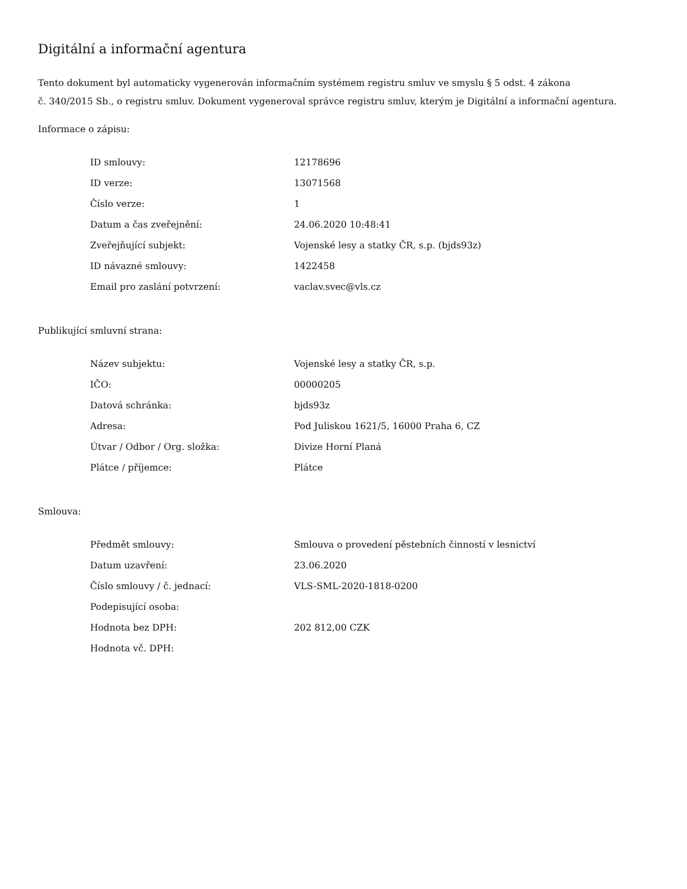Digitální a informační agentura
Tento dokument byl automaticky vygenerován informačním systémem registru smluv ve smyslu § 5 odst. 4 zákona
č. 340/2015 Sb., o registru smluv. Dokument vygeneroval správce registru smluv, kterým je Digitální a informační agentura.
Informace o zápisu:
| ID smlouvy: | 12178696 |
| ID verze: | 13071568 |
| Číslo verze: | 1 |
| Datum a čas zveřejnění: | 24.06.2020 10:48:41 |
| Zveřejňující subjekt: | Vojenské lesy a statky ČR, s.p. (bjds93z) |
| ID návazné smlouvy: | 1422458 |
| Email pro zaslání potvrzení: | vaclav.svec@vls.cz |
Publikující smluvní strana:
| Název subjektu: | Vojenské lesy a statky ČR, s.p. |
| IČO: | 00000205 |
| Datová schránka: | bjds93z |
| Adresa: | Pod Juliskou 1621/5, 16000 Praha 6, CZ |
| Útvar / Odbor / Org. složka: | Divize Horní Planá |
| Plátce / příjemce: | Plátce |
Smlouva:
| Předmět smlouvy: | Smlouva o provedení pěstebních činností v lesnictví |
| Datum uzavření: | 23.06.2020 |
| Číslo smlouvy / č. jednací: | VLS-SML-2020-1818-0200 |
| Podepisující osoba: | |
| Hodnota bez DPH: | 202 812,00 CZK |
| Hodnota vč. DPH: | |